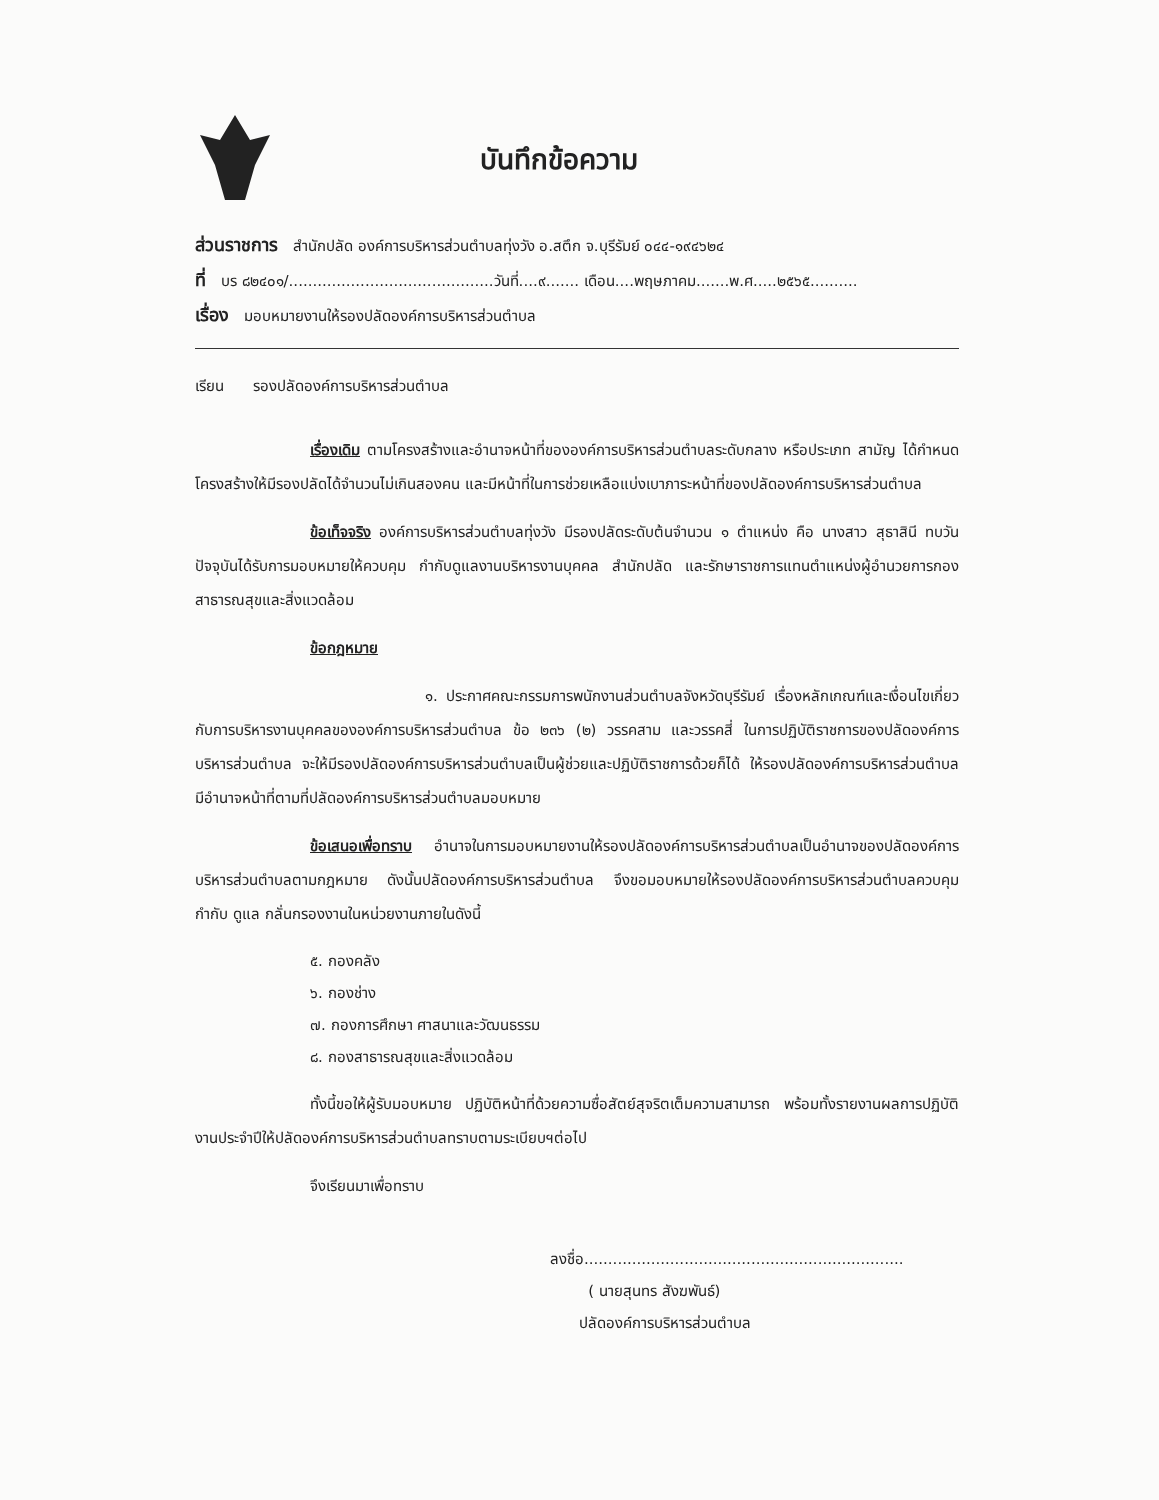บันทึกข้อความ
ส่วนราชการ สำนักปลัด องค์การบริหารส่วนตำบลทุ่งวัง อ.สตึก จ.บุรีรัมย์ ๐๔๔-๑๙๔๖๒๔
ที่ บร ๘๒๔๐๑/...........................................วันที่....๙....... เดือน....พฤษภาคม.......พ.ศ.....๒๕๖๕..........
เรื่อง มอบหมายงานให้รองปลัดองค์การบริหารส่วนตำบล
เรียน รองปลัดองค์การบริหารส่วนตำบล
เรื่องเดิม ตามโครงสร้างและอำนาจหน้าที่ขององค์การบริหารส่วนตำบลระดับกลาง หรือประเภท สามัญ ได้กำหนดโครงสร้างให้มีรองปลัดได้จำนวนไม่เกินสองคน และมีหน้าที่ในการช่วยเหลือแบ่งเบาภาระหน้าที่ของปลัดองค์การบริหารส่วนตำบล
ข้อเท็จจริง องค์การบริหารส่วนตำบลทุ่งวัง มีรองปลัดระดับต้นจำนวน ๑ ตำแหน่ง คือ นางสาว สุธาสินี ทบวัน ปัจจุบันได้รับการมอบหมายให้ควบคุม กำกับดูแลงานบริหารงานบุคคล สำนักปลัด และรักษาราชการแทนตำแหน่งผู้อำนวยการกองสาธารณสุขและสิ่งแวดล้อม
ข้อกฎหมาย
๑. ประกาศคณะกรรมการพนักงานส่วนตำบลจังหวัดบุรีรัมย์ เรื่องหลักเกณฑ์และเงื่อนไขเกี่ยวกับการบริหารงานบุคคลขององค์การบริหารส่วนตำบล ข้อ ๒๓๖ (๒) วรรคสาม และวรรคสี่ ในการปฏิบัติราชการของปลัดองค์การบริหารส่วนตำบล จะให้มีรองปลัดองค์การบริหารส่วนตำบลเป็นผู้ช่วยและปฏิบัติราชการด้วยก็ได้ ให้รองปลัดองค์การบริหารส่วนตำบล มีอำนาจหน้าที่ตามที่ปลัดองค์การบริหารส่วนตำบลมอบหมาย
ข้อเสนอเพื่อทราบ อำนาจในการมอบหมายงานให้รองปลัดองค์การบริหารส่วนตำบลเป็นอำนาจของปลัดองค์การบริหารส่วนตำบลตามกฎหมาย ดังนั้นปลัดองค์การบริหารส่วนตำบล จึงขอมอบหมายให้รองปลัดองค์การบริหารส่วนตำบลควบคุม กำกับ ดูแล กลั่นกรองงานในหน่วยงานภายในดังนี้
๕. กองคลัง
๖. กองช่าง
๗. กองการศึกษา ศาสนาและวัฒนธรรม
๘. กองสาธารณสุขและสิ่งแวดล้อม
ทั้งนี้ขอให้ผู้รับมอบหมาย ปฏิบัติหน้าที่ด้วยความซื่อสัตย์สุจริตเต็มความสามารถ พร้อมทั้งรายงานผลการปฏิบัติงานประจำปีให้ปลัดองค์การบริหารส่วนตำบลทราบตามระเบียบฯต่อไป
จึงเรียนมาเพื่อทราบ
ลงชื่อ...................................................................
( นายสุนทร สังฆพันธ์)
ปลัดองค์การบริหารส่วนตำบล